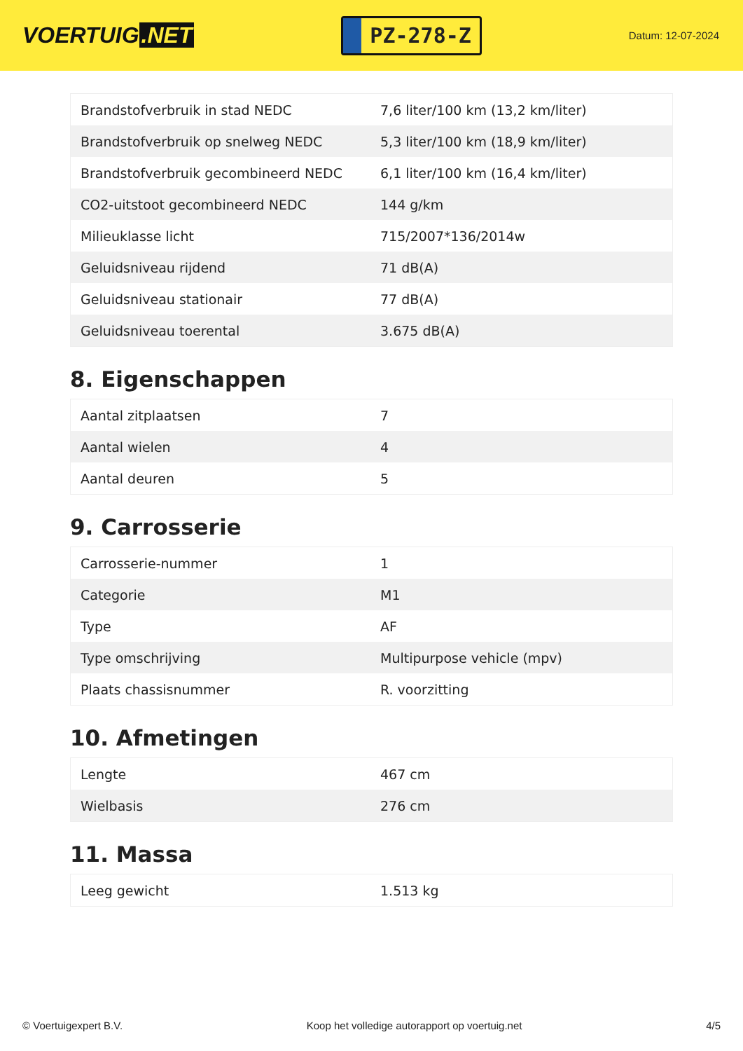VOERTUIG.NET
PZ-278-Z
Datum: 12-07-2024
| Brandstofverbruik in stad NEDC | 7,6 liter/100 km (13,2 km/liter) |
| Brandstofverbruik op snelweg NEDC | 5,3 liter/100 km (18,9 km/liter) |
| Brandstofverbruik gecombineerd NEDC | 6,1 liter/100 km (16,4 km/liter) |
| CO2-uitstoot gecombineerd NEDC | 144 g/km |
| Milieuklasse licht | 715/2007*136/2014w |
| Geluidsniveau rijdend | 71 dB(A) |
| Geluidsniveau stationair | 77 dB(A) |
| Geluidsniveau toerental | 3.675 dB(A) |
8. Eigenschappen
| Aantal zitplaatsen | 7 |
| Aantal wielen | 4 |
| Aantal deuren | 5 |
9. Carrosserie
| Carrosserie-nummer | 1 |
| Categorie | M1 |
| Type | AF |
| Type omschrijving | Multipurpose vehicle (mpv) |
| Plaats chassisnummer | R. voorzitting |
10. Afmetingen
| Lengte | 467 cm |
| Wielbasis | 276 cm |
11. Massa
| Leeg gewicht | 1.513 kg |
© Voertuigexpert B.V. Koop het volledige autorapport op voertuig.net 4/5